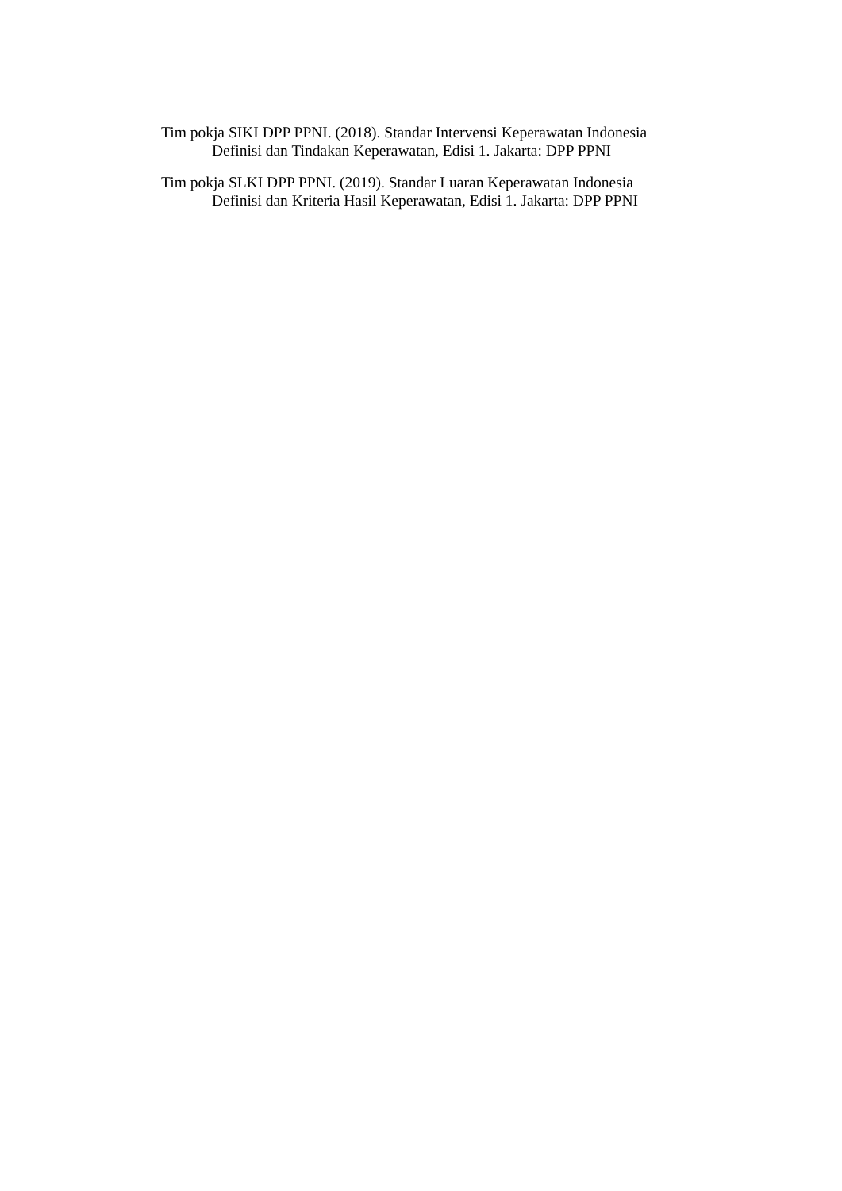Tim pokja SIKI DPP PPNI. (2018). Standar Intervensi Keperawatan Indonesia
Definisi dan Tindakan Keperawatan, Edisi 1. Jakarta: DPP PPNI
Tim pokja SLKI DPP PPNI. (2019). Standar Luaran Keperawatan Indonesia
Definisi dan Kriteria Hasil Keperawatan, Edisi 1. Jakarta: DPP PPNI